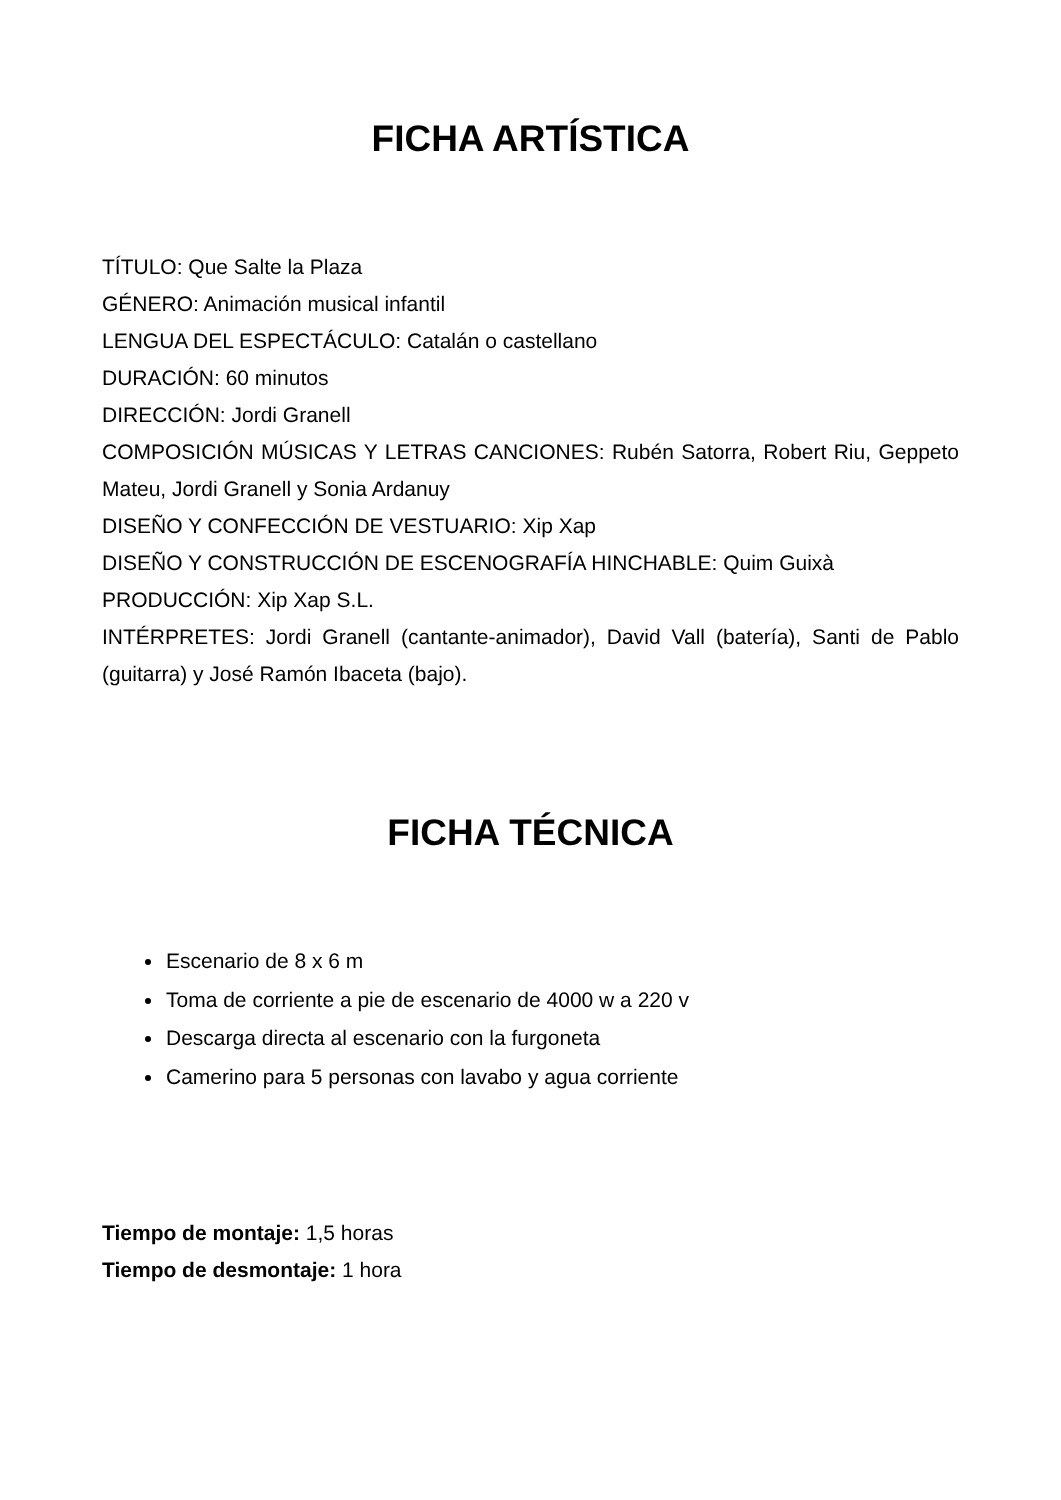FICHA ARTÍSTICA
TÍTULO: Que Salte la Plaza
GÉNERO: Animación musical infantil
LENGUA DEL ESPECTÁCULO: Catalán o castellano
DURACIÓN: 60 minutos
DIRECCIÓN: Jordi Granell
COMPOSICIÓN MÚSICAS Y LETRAS CANCIONES: Rubén Satorra, Robert Riu, Geppeto Mateu, Jordi Granell y Sonia Ardanuy
DISEÑO Y CONFECCIÓN DE VESTUARIO: Xip Xap
DISEÑO Y CONSTRUCCIÓN DE ESCENOGRAFÍA HINCHABLE: Quim Guixà
PRODUCCIÓN: Xip Xap S.L.
INTÉRPRETES: Jordi Granell (cantante-animador), David Vall (batería), Santi de Pablo (guitarra) y José Ramón Ibaceta (bajo).
FICHA TÉCNICA
Escenario de 8 x 6 m
Toma de corriente a pie de escenario de 4000 w a 220 v
Descarga directa al escenario con la furgoneta
Camerino para 5 personas con lavabo y agua corriente
Tiempo de montaje: 1,5 horas
Tiempo de desmontaje: 1 hora